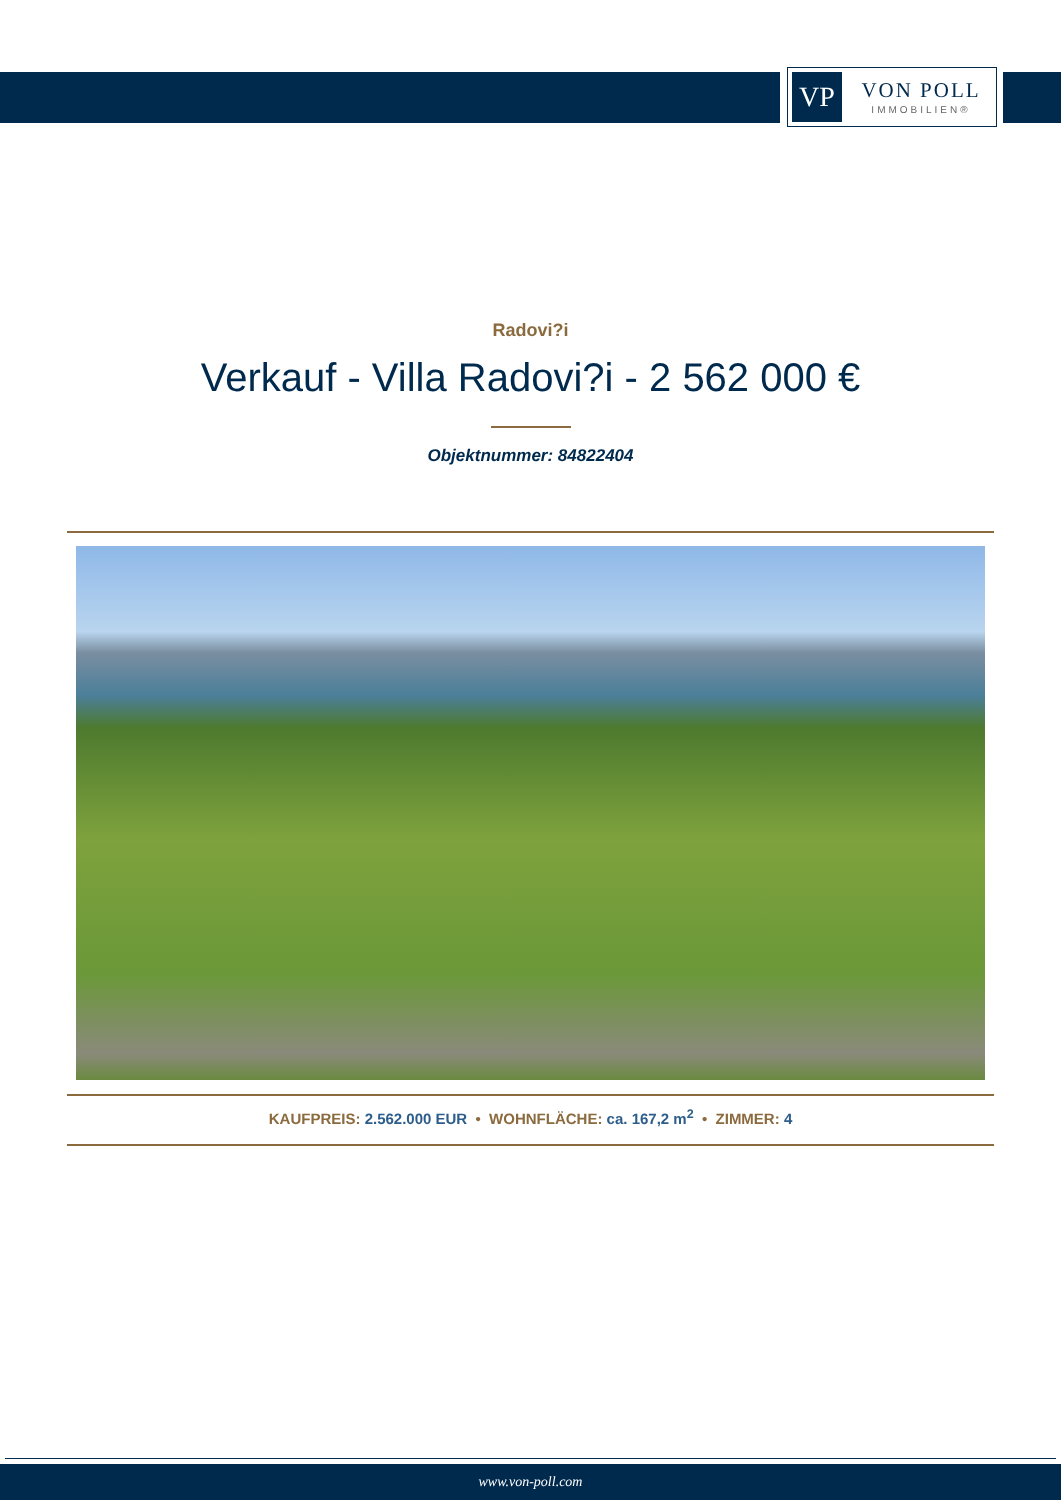VP
VON POLL
IMMOBILIEN®
Radovi?i
Verkauf - Villa Radovi?i - 2 562 000 €
Objektnummer: 84822404
KAUFPREIS: 2.562.000 EUR • WOHNFLÄCHE: ca. 167,2 m<sup>2</sup> • ZIMMER: 4
www.von-poll.com